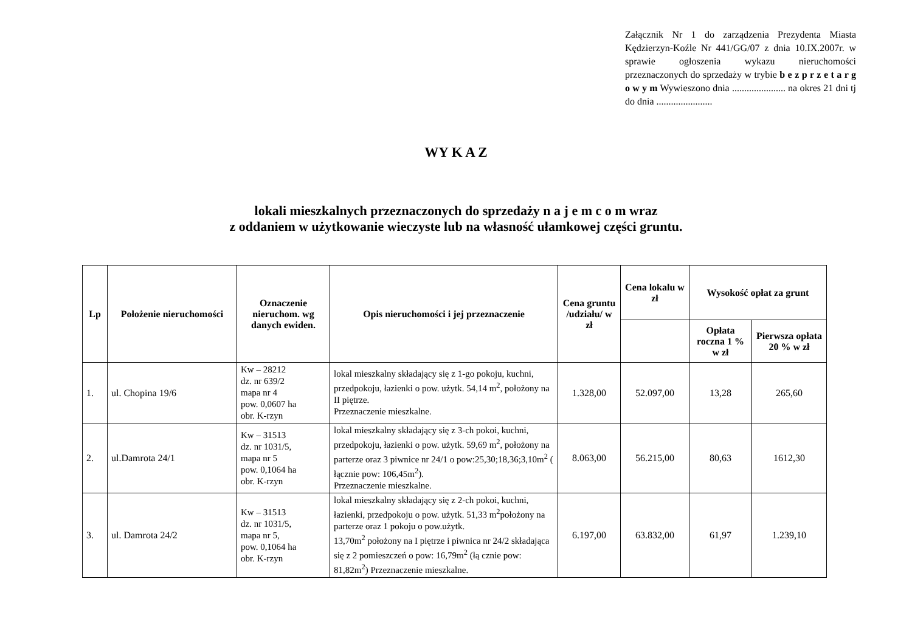Załącznik Nr 1 do zarządzenia Prezydenta Miasta Kędzierzyn-Koźle Nr 441/GG/07 z dnia 10.IX.2007r. w sprawie ogłoszenia wykazu nieruchomości przeznaczonych do sprzedaży w trybie b e z p r z e t a r g o w y m Wywieszono dnia ...................... na okres 21 dni tj do dnia .......................
WY K A Z
lokali mieszkalnych przeznaczonych do sprzedaży n a j e m c o m wraz
z oddaniem w użytkowanie wieczyste lub na własność ułamkowej części gruntu.
| Lp | Położenie nieruchomości | Oznaczenie nieruchom. wg danych ewiden. | Opis nieruchomości i jej przeznaczenie | Cena gruntu /udziału/ w zł | Cena lokalu w zł | Wysokość opłat za grunt | |
| --- | --- | --- | --- | --- | --- | --- | --- |
| | | | | | | Opłata roczna 1 % w zł | Pierwsza opłata 20 % w zł |
| 1. | ul. Chopina 19/6 | Kw – 28212 dz. nr 639/2 mapa nr 4 pow. 0,0607 ha obr. K-rzyn | lokal mieszkalny składający się z 1-go pokoju, kuchni, przedpokoju, łazienki o pow. użytk. 54,14 m<sup>2</sup>, położony na II piętrze. Przeznaczenie mieszkalne. | 1.328,00 | 52.097,00 | 13,28 | 265,60 |
| 2. | ul.Damrota 24/1 | Kw – 31513 dz. nr 1031/5, mapa nr 5 pow. 0,1064 ha obr. K-rzyn | lokal mieszkalny składający się z 3-ch pokoi, kuchni, przedpokoju, łazienki o pow. użytk. 59,69 m<sup>2</sup>, położony na parterze oraz 3 piwnice nr 24/1 o pow:25,30;18,36;3,10m<sup>2</sup> ( łącznie pow: 106,45m<sup>2</sup>). Przeznaczenie mieszkalne. | 8.063,00 | 56.215,00 | 80,63 | 1612,30 |
| 3. | ul. Damrota 24/2 | Kw – 31513 dz. nr 1031/5, mapa nr 5, pow. 0,1064 ha obr. K-rzyn | lokal mieszkalny składający się z 2-ch pokoi, kuchni, łazienki, przedpokoju o pow. użytk. 51,33 m<sup>2</sup>położony na parterze oraz 1 pokoju o pow.użytk. 13,70m<sup>2</sup> położony na I piętrze i piwnica nr 24/2 składająca się z 2 pomieszczeń o pow: 16,79m<sup>2</sup> (łą cznie pow: 81,82m<sup>2</sup>) Przeznaczenie mieszkalne. | 6.197,00 | 63.832,00 | 61,97 | 1.239,10 |